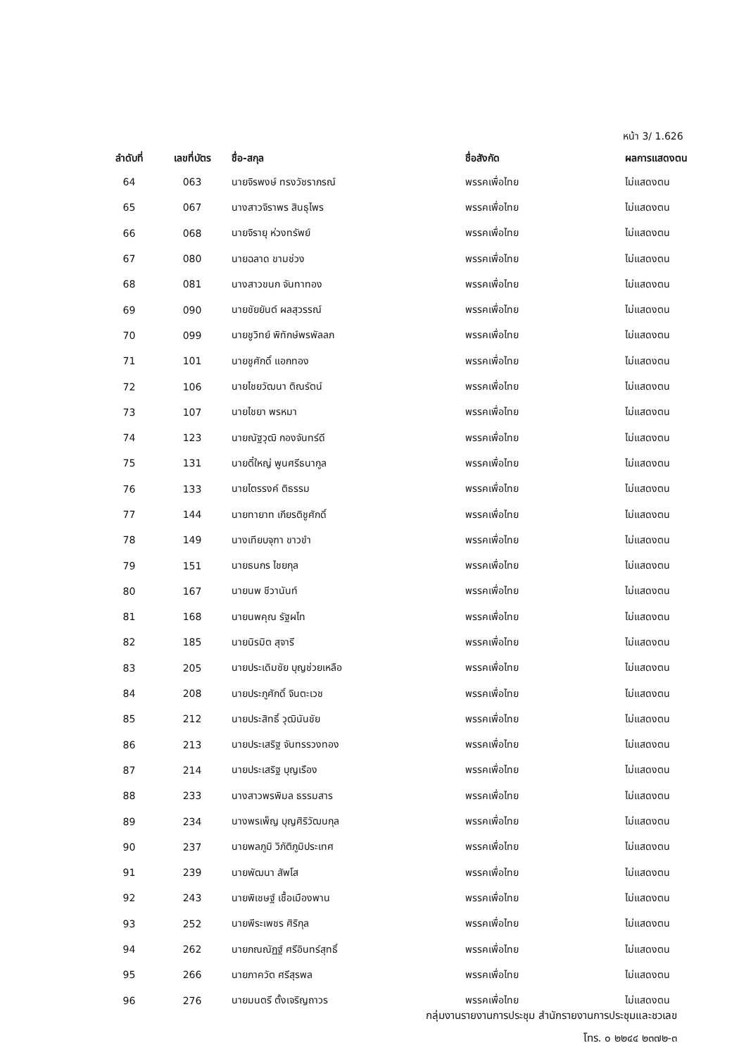หน้า 3/ 1.626
| ลำดับที่ | เลขที่บัตร | ชื่อ-สกุล | ชื่อสังกัด | ผลการแสดงตน |
| --- | --- | --- | --- | --- |
| 64 | 063 | นายจิรพงษ์ ทรงวัชราภรณ์ | พรรคเพื่อไทย | ไม่แสดงตน |
| 65 | 067 | นางสาวจิราพร สินธุไพร | พรรคเพื่อไทย | ไม่แสดงตน |
| 66 | 068 | นายจิรายุ ห่วงทรัพย์ | พรรคเพื่อไทย | ไม่แสดงตน |
| 67 | 080 | นายฉลาด ขามช่วง | พรรคเพื่อไทย | ไม่แสดงตน |
| 68 | 081 | นางสาวขนก จันทาทอง | พรรคเพื่อไทย | ไม่แสดงตน |
| 69 | 090 | นายชัยยันต์ ผลสุวรรณ์ | พรรคเพื่อไทย | ไม่แสดงตน |
| 70 | 099 | นายชูวิทย์ พิทักษ์พรพัลลภ | พรรคเพื่อไทย | ไม่แสดงตน |
| 71 | 101 | นายชูศักดิ์ แอกทอง | พรรคเพื่อไทย | ไม่แสดงตน |
| 72 | 106 | นายไชยวัฒนา ติณรัตน์ | พรรคเพื่อไทย | ไม่แสดงตน |
| 73 | 107 | นายไชยา พรหมา | พรรคเพื่อไทย | ไม่แสดงตน |
| 74 | 123 | นายณัฐวุฒิ กองจันทร์ดี | พรรคเพื่อไทย | ไม่แสดงตน |
| 75 | 131 | นายตี๋ใหญ่ พูนศรีธนากูล | พรรคเพื่อไทย | ไม่แสดงตน |
| 76 | 133 | นายไตรรงค์ ติธรรม | พรรคเพื่อไทย | ไม่แสดงตน |
| 77 | 144 | นายทายาท เกียรติชูศักดิ์ | พรรคเพื่อไทย | ไม่แสดงตน |
| 78 | 149 | นางเทียบจุฑา ขาวขำ | พรรคเพื่อไทย | ไม่แสดงตน |
| 79 | 151 | นายธนกร ไชยกุล | พรรคเพื่อไทย | ไม่แสดงตน |
| 80 | 167 | นายนพ ชีวานันท์ | พรรคเพื่อไทย | ไม่แสดงตน |
| 81 | 168 | นายนพคุณ รัฐผไท | พรรคเพื่อไทย | ไม่แสดงตน |
| 82 | 185 | นายนิรมิต สุจารี | พรรคเพื่อไทย | ไม่แสดงตน |
| 83 | 205 | นายประเดิมชัย บุญช่วยเหลือ | พรรคเพื่อไทย | ไม่แสดงตน |
| 84 | 208 | นายประภูศักดิ์ จินตะเวช | พรรคเพื่อไทย | ไม่แสดงตน |
| 85 | 212 | นายประสิทธิ์ วุฒินันชัย | พรรคเพื่อไทย | ไม่แสดงตน |
| 86 | 213 | นายประเสริฐ จันทรรวงทอง | พรรคเพื่อไทย | ไม่แสดงตน |
| 87 | 214 | นายประเสริฐ บุญเรือง | พรรคเพื่อไทย | ไม่แสดงตน |
| 88 | 233 | นางสาวพรพิมล ธรรมสาร | พรรคเพื่อไทย | ไม่แสดงตน |
| 89 | 234 | นางพรเพ็ญ บุญศิริวัฒนกุล | พรรคเพื่อไทย | ไม่แสดงตน |
| 90 | 237 | นายพลภูมิ วิภัติภูมิประเทศ | พรรคเพื่อไทย | ไม่แสดงตน |
| 91 | 239 | นายพัฒนา สัพโส | พรรคเพื่อไทย | ไม่แสดงตน |
| 92 | 243 | นายพิเชษฐ์ เชื้อเมืองพาน | พรรคเพื่อไทย | ไม่แสดงตน |
| 93 | 252 | นายพีระเพชร ศิริกุล | พรรคเพื่อไทย | ไม่แสดงตน |
| 94 | 262 | นายภณณัฏฐ์ ศรีอินทร์สุทธิ์ | พรรคเพื่อไทย | ไม่แสดงตน |
| 95 | 266 | นายภาควัต ศรีสุรพล | พรรคเพื่อไทย | ไม่แสดงตน |
| 96 | 276 | นายมนตรี ตั้งเจริญถาวร | พรรคเพื่อไทย | ไม่แสดงตน |
กลุ่มงานรายงานการประชุม สำนักรายงานการประชุมและชวเลข
โทร. ๐ ๒๒๔๔ ๒๓๗๒-๓